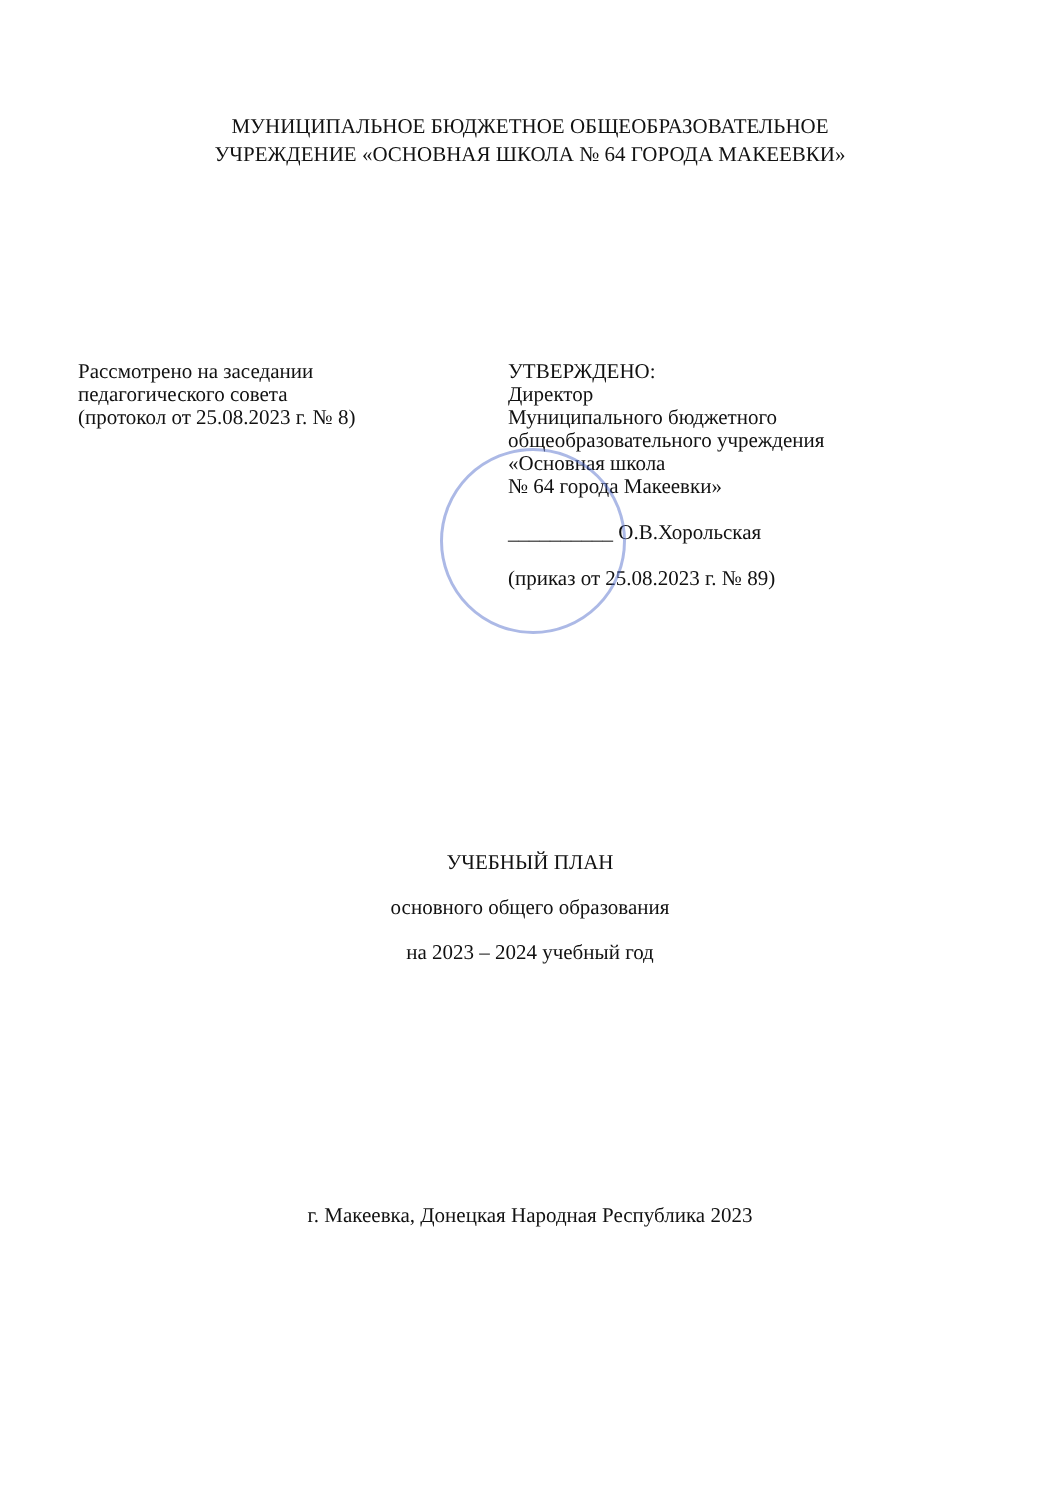МУНИЦИПАЛЬНОЕ БЮДЖЕТНОЕ ОБЩЕОБРАЗОВАТЕЛЬНОЕ
УЧРЕЖДЕНИЕ «ОСНОВНАЯ ШКОЛА № 64 ГОРОДА МАКЕЕВКИ»
Рассмотрено на заседании
педагогического совета
(протокол от 25.08.2023 г. № 8)
УТВЕРЖДЕНО:
Директор
Муниципального бюджетного
общеобразовательного учреждения
«Основная школа
№ 64 города Макеевки»
__________ О.В.Хорольская
(приказ от 25.08.2023 г. № 89)
УЧЕБНЫЙ ПЛАН
основного общего образования
на 2023 – 2024 учебный год
г. Макеевка, Донецкая Народная Республика 2023